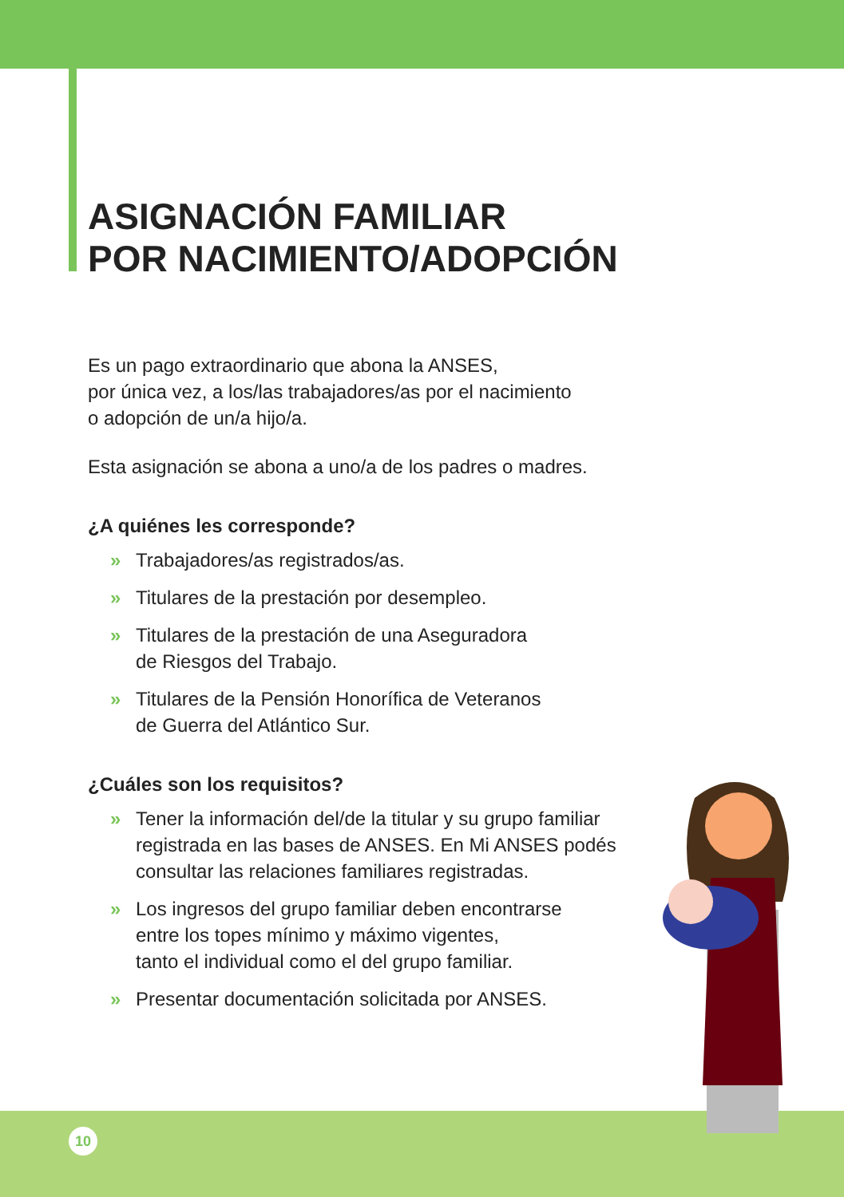10
ASIGNACIÓN FAMILIAR
POR NACIMIENTO/ADOPCIÓN
Es un pago extraordinario que abona la ANSES,
por única vez, a los/las trabajadores/as por el nacimiento
o adopción de un/a hijo/a.
Esta asignación se abona a uno/a de los padres o madres.
¿A quiénes les corresponde?
» Trabajadores/as registrados/as.
» Titulares de la prestación por desempleo.
» Titulares de la prestación de una Aseguradora
de Riesgos del Trabajo.
» Titulares de la Pensión Honorífica de Veteranos
de Guerra del Atlántico Sur.
¿Cuáles son los requisitos?
» Tener la información del/de la titular y su grupo familiar
registrada en las bases de ANSES. En Mi ANSES podés
consultar las relaciones familiares registradas.
» Los ingresos del grupo familiar deben encontrarse
entre los topes mínimo y máximo vigentes,
tanto el individual como el del grupo familiar.
» Presentar documentación solicitada por ANSES.